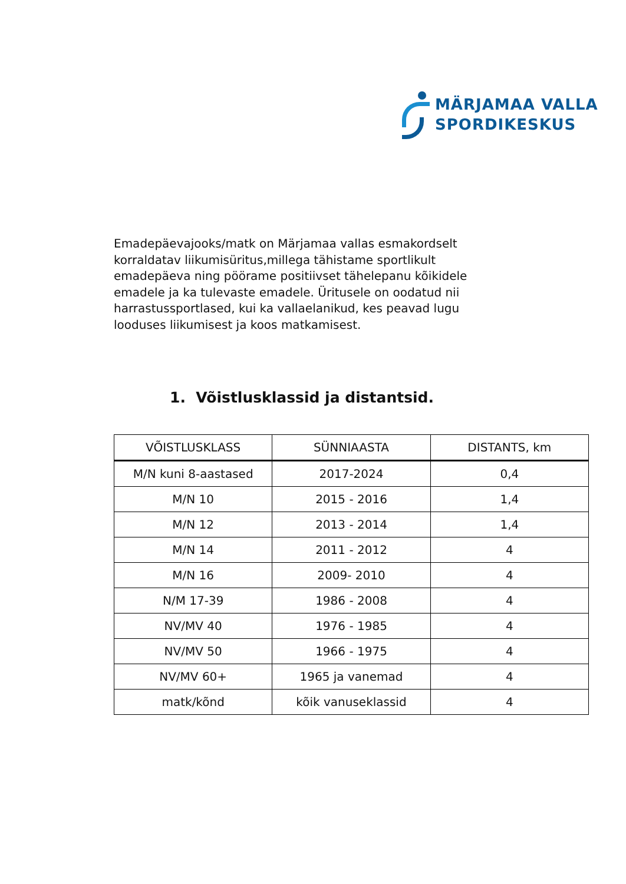MÄRJAMAA VALLA
SPORDIKESKUS
Emadepäevajooks/matk on Märjamaa vallas esmakordselt korraldatav liikumisüritus,millega tähistame sportlikult emadepäeva ning pöörame positiivset tähelepanu kõikidele emadele ja ka tulevaste emadele. Üritusele on oodatud nii harrastussportlased, kui ka vallaelanikud, kes peavad lugu looduses liikumisest ja koos matkamisest.
1. Võistlusklassid ja distantsid.
| VÕISTLUSKLASS | SÜNNIAASTA | DISTANTS, km |
| --- | --- | --- |
| M/N kuni 8-aastased | 2017-2024 | 0,4 |
| M/N 10 | 2015 - 2016 | 1,4 |
| M/N 12 | 2013 - 2014 | 1,4 |
| M/N 14 | 2011 - 2012 | 4 |
| M/N 16 | 2009- 2010 | 4 |
| N/M 17-39 | 1986 - 2008 | 4 |
| NV/MV 40 | 1976 - 1985 | 4 |
| NV/MV 50 | 1966 - 1975 | 4 |
| NV/MV 60+ | 1965 ja vanemad | 4 |
| matk/kõnd | kõik vanuseklassid | 4 |